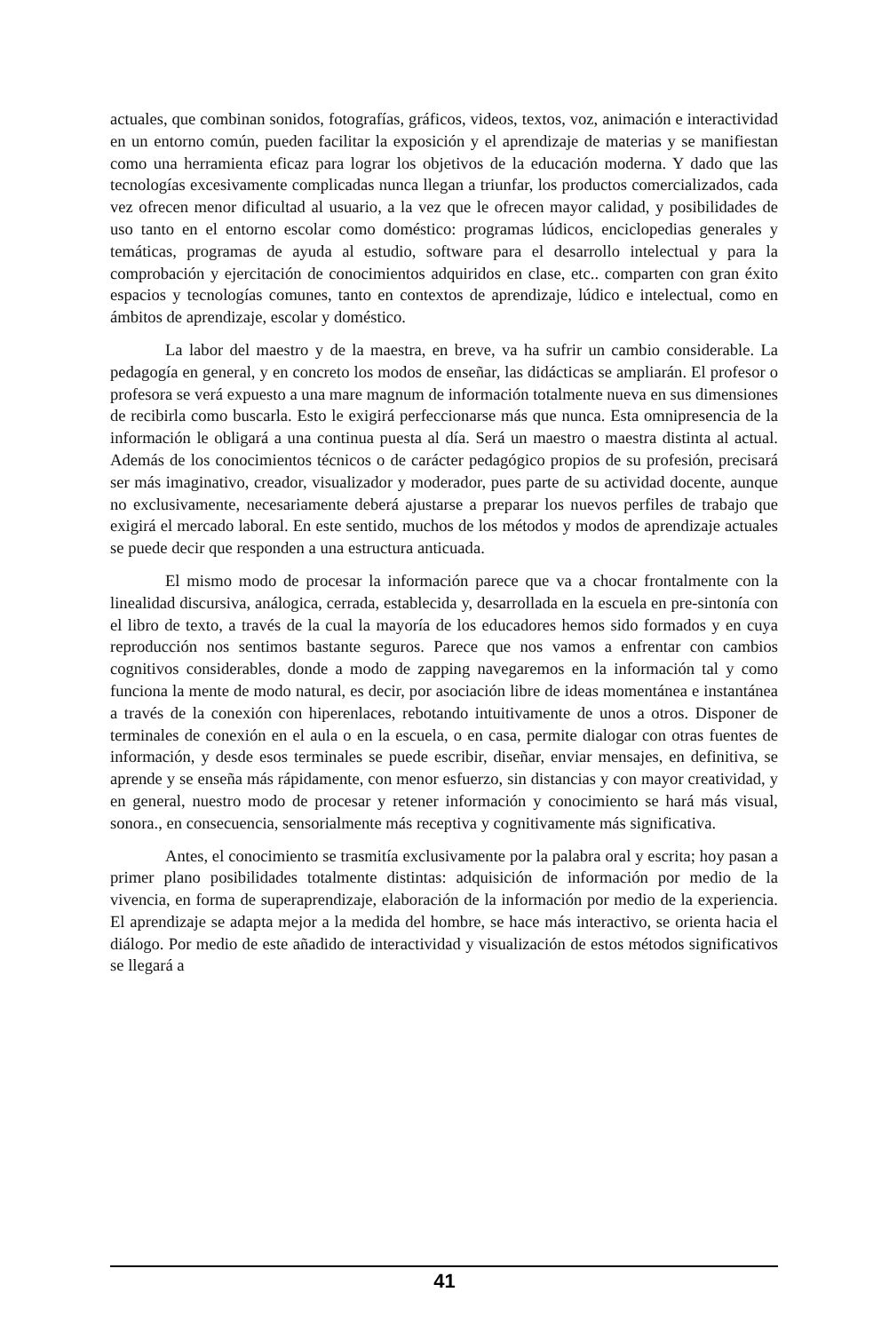actuales, que combinan sonidos, fotografías, gráficos, videos, textos, voz, animación e interactividad en un entorno común, pueden facilitar la exposición y el aprendizaje de materias y se manifiestan como una herramienta eficaz para lograr los objetivos de la educación moderna. Y dado que las tecnologías excesivamente complicadas nunca llegan a triunfar, los productos comercializados, cada vez ofrecen menor dificultad al usuario, a la vez que le ofrecen mayor calidad, y posibilidades de uso tanto en el entorno escolar como doméstico: programas lúdicos, enciclopedias generales y temáticas, programas de ayuda al estudio, software para el desarrollo intelectual y para la comprobación y ejercitación de conocimientos adquiridos en clase, etc.. comparten con gran éxito espacios y tecnologías comunes, tanto en contextos de aprendizaje, lúdico e intelectual, como en ámbitos de aprendizaje, escolar y doméstico.
La labor del maestro y de la maestra, en breve, va ha sufrir un cambio considerable. La pedagogía en general, y en concreto los modos de enseñar, las didácticas se ampliarán. El profesor o profesora se verá expuesto a una mare magnum de información totalmente nueva en sus dimensiones de recibirla como buscarla. Esto le exigirá perfeccionarse más que nunca. Esta omnipresencia de la información le obligará a una continua puesta al día. Será un maestro o maestra distinta al actual. Además de los conocimientos técnicos o de carácter pedagógico propios de su profesión, precisará ser más imaginativo, creador, visualizador y moderador, pues parte de su actividad docente, aunque no exclusivamente, necesariamente deberá ajustarse a preparar los nuevos perfiles de trabajo que exigirá el mercado laboral. En este sentido, muchos de los métodos y modos de aprendizaje actuales se puede decir que responden a una estructura anticuada.
El mismo modo de procesar la información parece que va a chocar frontalmente con la linealidad discursiva, análogica, cerrada, establecida y, desarrollada en la escuela en pre-sintonía con el libro de texto, a través de la cual la mayoría de los educadores hemos sido formados y en cuya reproducción nos sentimos bastante seguros. Parece que nos vamos a enfrentar con cambios cognitivos considerables, donde a modo de zapping navegaremos en la información tal y como funciona la mente de modo natural, es decir, por asociación libre de ideas momentánea e instantánea a través de la conexión con hiperenlaces, rebotando intuitivamente de unos a otros. Disponer de terminales de conexión en el aula o en la escuela, o en casa, permite dialogar con otras fuentes de información, y desde esos terminales se puede escribir, diseñar, enviar mensajes, en definitiva, se aprende y se enseña más rápidamente, con menor esfuerzo, sin distancias y con mayor creatividad, y en general, nuestro modo de procesar y retener información y conocimiento se hará más visual, sonora., en consecuencia, sensorialmente más receptiva y cognitivamente más significativa.
Antes, el conocimiento se trasmitía exclusivamente por la palabra oral y escrita; hoy pasan a primer plano posibilidades totalmente distintas: adquisición de información por medio de la vivencia, en forma de superaprendizaje, elaboración de la información por medio de la experiencia. El aprendizaje se adapta mejor a la medida del hombre, se hace más interactivo, se orienta hacia el diálogo. Por medio de este añadido de interactividad y visualización de estos métodos significativos se llegará a
41